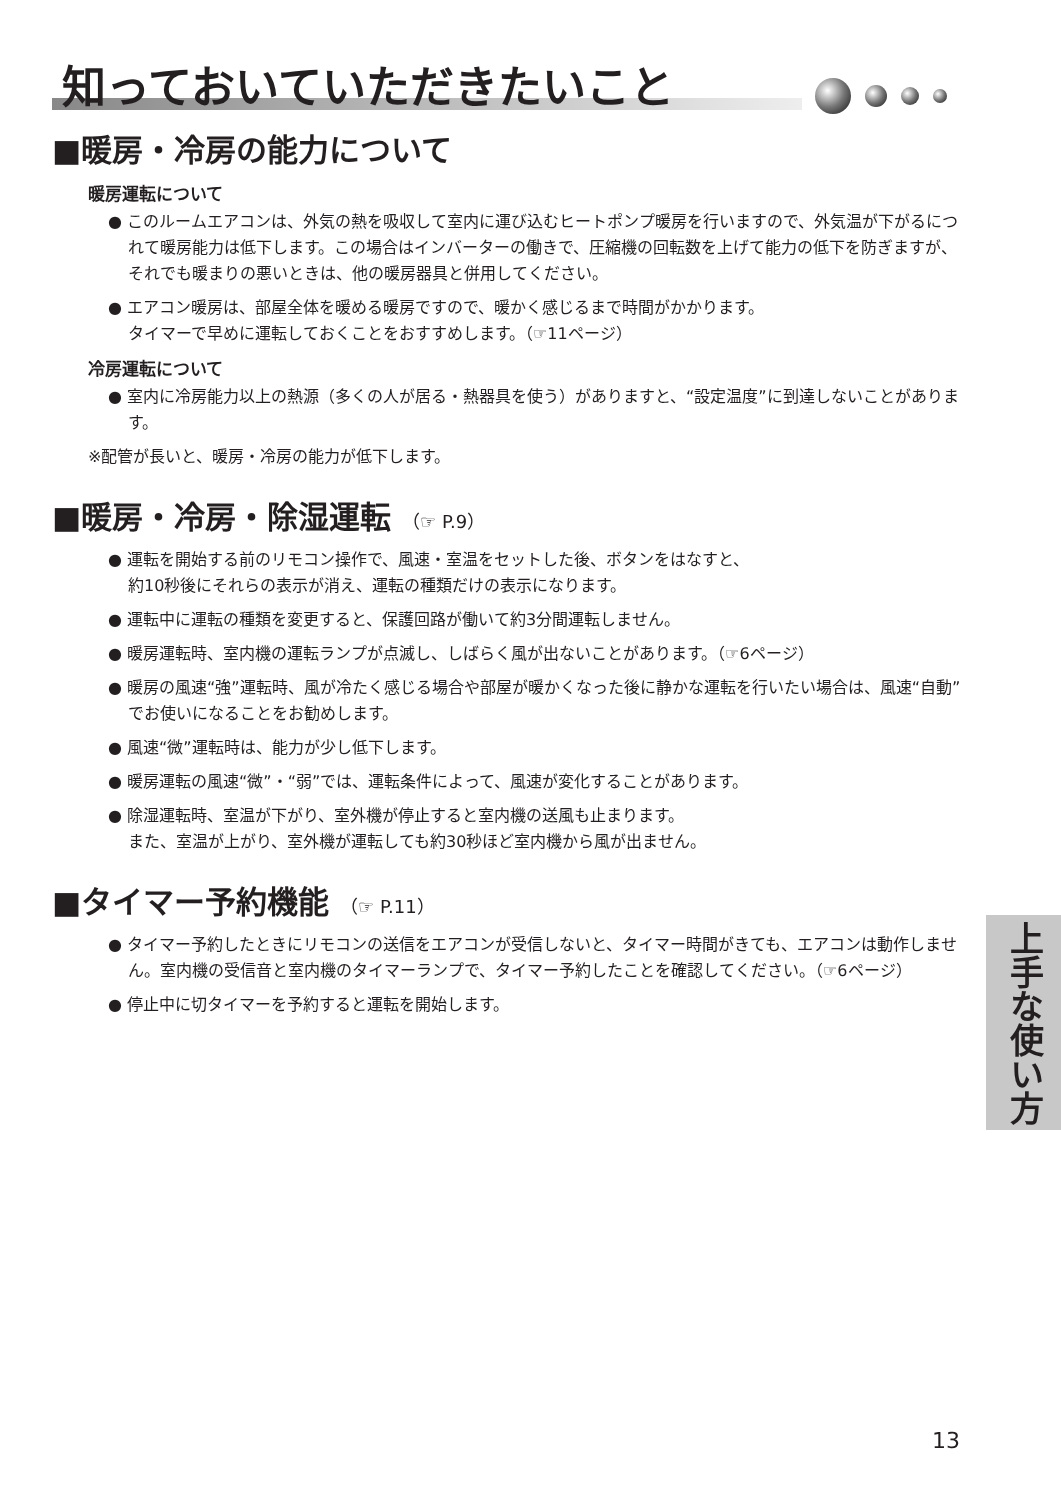知っておいていただきたいこと
■暖房・冷房の能力について
暖房運転について
● このルームエアコンは、外気の熱を吸収して室内に運び込むヒートポンプ暖房を行いますので、外気温が下がるにつれて暖房能力は低下します。この場合はインバーターの働きで、圧縮機の回転数を上げて能力の低下を防ぎますが、それでも暖まりの悪いときは、他の暖房器具と併用してください。
● エアコン暖房は、部屋全体を暖める暖房ですので、暖かく感じるまで時間がかかります。
タイマーで早めに運転しておくことをおすすめします。（☞11ページ）
冷房運転について
● 室内に冷房能力以上の熱源（多くの人が居る・熱器具を使う）がありますと、“設定温度”に到達しないことがあります。
※配管が長いと、暖房・冷房の能力が低下します。
■暖房・冷房・除湿運転 （☞ P.9）
● 運転を開始する前のリモコン操作で、風速・室温をセットした後、ボタンをはなすと、
約10秒後にそれらの表示が消え、運転の種類だけの表示になります。
● 運転中に運転の種類を変更すると、保護回路が働いて約3分間運転しません。
● 暖房運転時、室内機の運転ランプが点滅し、しばらく風が出ないことがあります。（☞6ページ）
● 暖房の風速“強”運転時、風が冷たく感じる場合や部屋が暖かくなった後に静かな運転を行いたい場合は、風速“自動”でお使いになることをお勧めします。
● 風速“微”運転時は、能力が少し低下します。
● 暖房運転の風速“微”・“弱”では、運転条件によって、風速が変化することがあります。
● 除湿運転時、室温が下がり、室外機が停止すると室内機の送風も止まります。
また、室温が上がり、室外機が運転しても約30秒ほど室内機から風が出ません。
■タイマー予約機能 （☞ P.11）
● タイマー予約したときにリモコンの送信をエアコンが受信しないと、タイマー時間がきても、エアコンは動作しません。室内機の受信音と室内機のタイマーランプで、タイマー予約したことを確認してください。（☞6ページ）
● 停止中に切タイマーを予約すると運転を開始します。
上手な使い方
13